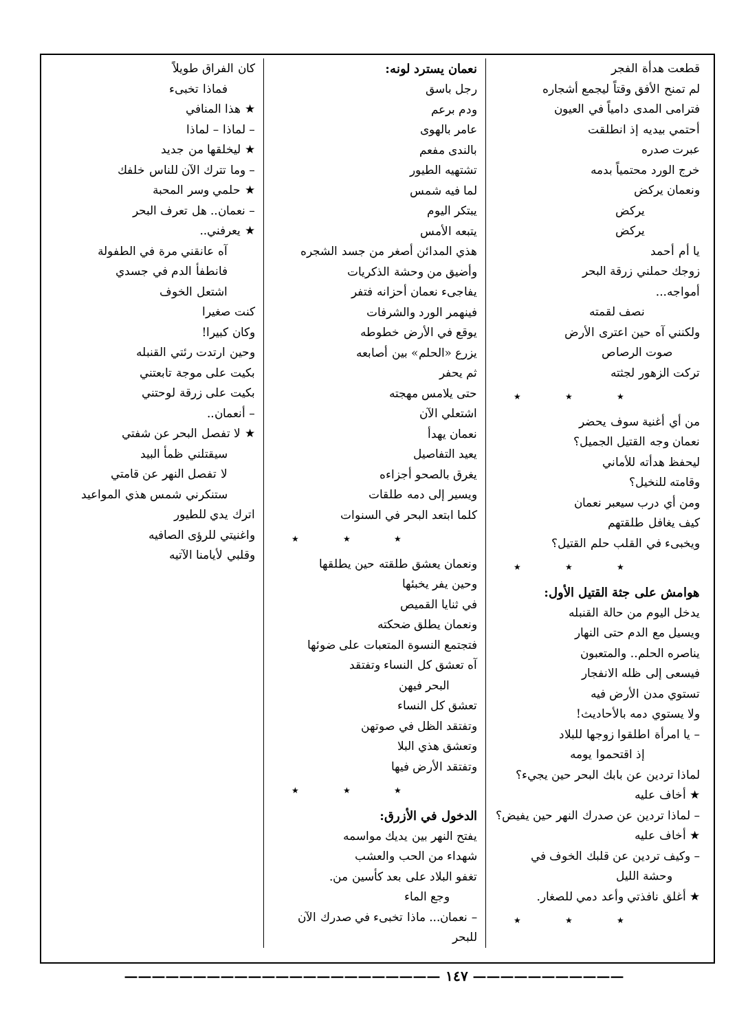قطعت هدأة الفجر
لم تمنح الأفق وقتاً ليجمع أشجاره
فترامى المدى دامياً في العيون
أحتمي بيديه إذ انطلقت
عبرت صدره
خرج الورد محتمياً بدمه
ونعمان يركض
يركض
يركض
يا أم أحمد
زوجك حملني زرقة البحر
أمواجه...
نصف لقمته
ولكنني آه حين اعترى الأرض
صوت الرصاص
تركت الزهور لجثته
★ ★ ★
من أي أغنية سوف يحضر
نعمان وجه القتيل الجميل؟
ليحفظ هدأته للأماني
وقامته للنخيل؟
ومن أي درب سيعبر نعمان
كيف يغافل طلقتهم
ويخبىء في القلب حلم القتيل؟
★ ★ ★
هوامش على جثة القتيل الأول:
يدخل اليوم من حالة القنبله
ويسيل مع الدم حتى النهار
يناصره الحلم.. والمتعبون
فيسعى إلى ظله الانفجار
تستوي مدن الأرض فيه
ولا يستوي دمه بالأحاديث!
– يا امرأة اطلقوا زوجها للبلاد
إذ اقتحموا يومه
لماذا تردين عن بابك البحر حين يجيء؟
★ أخاف عليه
– لماذا تردين عن صدرك النهر حين يفيض؟
★ أخاف عليه
– وكيف تردين عن قلبك الخوف في
وحشة الليل
★ أغلق نافذتي وأعد دمي للصغار.
★ ★ ★
نعمان يسترد لونه:
رجل باسق
ودم برعم
عامر بالهوى
بالندى مفعم
تشتهيه الطيور
لما فيه شمس
يبتكر اليوم
يتبعه الأمس
هذي المدائن أصغر من جسد الشجره
وأضيق من وحشة الذكريات
يفاجىء نعمان أحزانه فتفر
فينهمر الورد والشرفات
يوقع في الأرض خطوطه
يزرع «الحلم» بين أصابعه
ثم يحفر
حتى يلامس مهجته
اشتعلي الآن
نعمان يهدأ
يعيد التفاصيل
يغرق بالصحو أجزاءه
ويسير إلى دمه طلقات
كلما ابتعد البحر في السنوات
★ ★ ★
ونعمان يعشق طلقته حين يطلقها
وحين يفر يخبئها
في ثنايا القميص
ونعمان يطلق ضحكته
فتجتمع النسوة المتعبات على ضوئها
آه تعشق كل النساء وتفتقد
البحر فيهن
تعشق كل النساء
وتفتقد الظل في صوتهن
وتعشق هذي البلا
وتفتقد الأرض فيها
★ ★ ★
الدخول في الأزرق:
يفتح النهر بين يديك مواسمه
شهداء من الحب والعشب
تغفو البلاد على بعد كأسين من.
وجع الماء
– نعمان... ماذا تخبىء في صدرك الآن للبحر
كان الفراق طويلاً
فماذا تخبىء
★ هذا المنافي
– لماذا – لماذا
★ ليخلقها من جديد
– وما تترك الآن للناس خلفك
★ حلمي وسر المحبة
– نعمان.. هل تعرف البحر
★ يعرفني..
آه عانقني مرة في الطفولة
فانطفأ الدم في جسدي
اشتعل الخوف
كنت صغيرا
وكان كبيرا!
وحين ارتدت رئتي القنبله
بكيت على موجة تابعتني
بكيت على زرقة لوحتني
– أنعمان..
★ لا تفصل البحر عن شفتي
سيقتلني ظمأ البيد
لا تفصل النهر عن قامتي
ستنكرني شمس هذي المواعيد
اترك يدي للطيور
واغنيتي للرؤى الصافيه
وقلبي لأيامنا الآتيه
——————————— ١٤٧ ———————————————————————